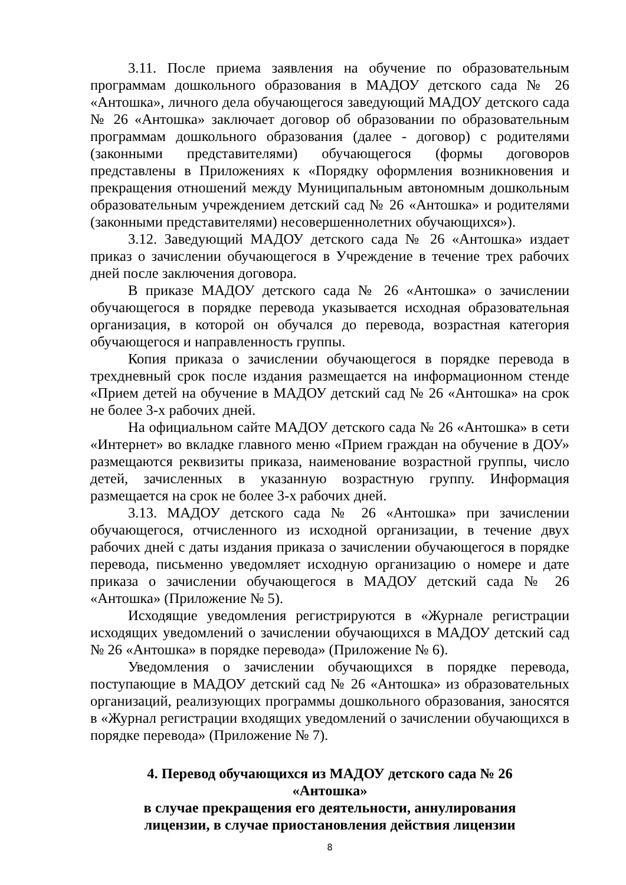3.11. После приема заявления на обучение по образовательным программам дошкольного образования в МАДОУ детского сада № 26 «Антошка», личного дела обучающегося заведующий МАДОУ детского сада № 26 «Антошка» заключает договор об образовании по образовательным программам дошкольного образования (далее - договор) с родителями (законными представителями) обучающегося (формы договоров представлены в Приложениях к «Порядку оформления возникновения и прекращения отношений между Муниципальным автономным дошкольным образовательным учреждением детский сад № 26 «Антошка» и родителями (законными представителями) несовершеннолетних обучающихся»).
3.12. Заведующий МАДОУ детского сада № 26 «Антошка» издает приказ о зачислении обучающегося в Учреждение в течение трех рабочих дней после заключения договора.
В приказе МАДОУ детского сада № 26 «Антошка» о зачислении обучающегося в порядке перевода указывается исходная образовательная организация, в которой он обучался до перевода, возрастная категория обучающегося и направленность группы.
Копия приказа о зачислении обучающегося в порядке перевода в трехдневный срок после издания размещается на информационном стенде «Прием детей на обучение в МАДОУ детский сад № 26 «Антошка» на срок не более 3-х рабочих дней.
На официальном сайте МАДОУ детского сада № 26 «Антошка» в сети «Интернет» во вкладке главного меню «Прием граждан на обучение в ДОУ» размещаются реквизиты приказа, наименование возрастной группы, число детей, зачисленных в указанную возрастную группу. Информация размещается на срок не более 3-х рабочих дней.
3.13. МАДОУ детского сада № 26 «Антошка» при зачислении обучающегося, отчисленного из исходной организации, в течение двух рабочих дней с даты издания приказа о зачислении обучающегося в порядке перевода, письменно уведомляет исходную организацию о номере и дате приказа о зачислении обучающегося в МАДОУ детский сада № 26 «Антошка» (Приложение № 5).
Исходящие уведомления регистрируются в «Журнале регистрации исходящих уведомлений о зачислении обучающихся в МАДОУ детский сад № 26 «Антошка» в порядке перевода» (Приложение № 6).
Уведомления о зачислении обучающихся в порядке перевода, поступающие в МАДОУ детский сад № 26 «Антошка» из образовательных организаций, реализующих программы дошкольного образования, заносятся в «Журнал регистрации входящих уведомлений о зачислении обучающихся в порядке перевода» (Приложение № 7).
4. Перевод обучающихся из МАДОУ детского сада № 26
«Антошка»
в случае прекращения его деятельности, аннулирования
лицензии, в случае приостановления действия лицензии
8